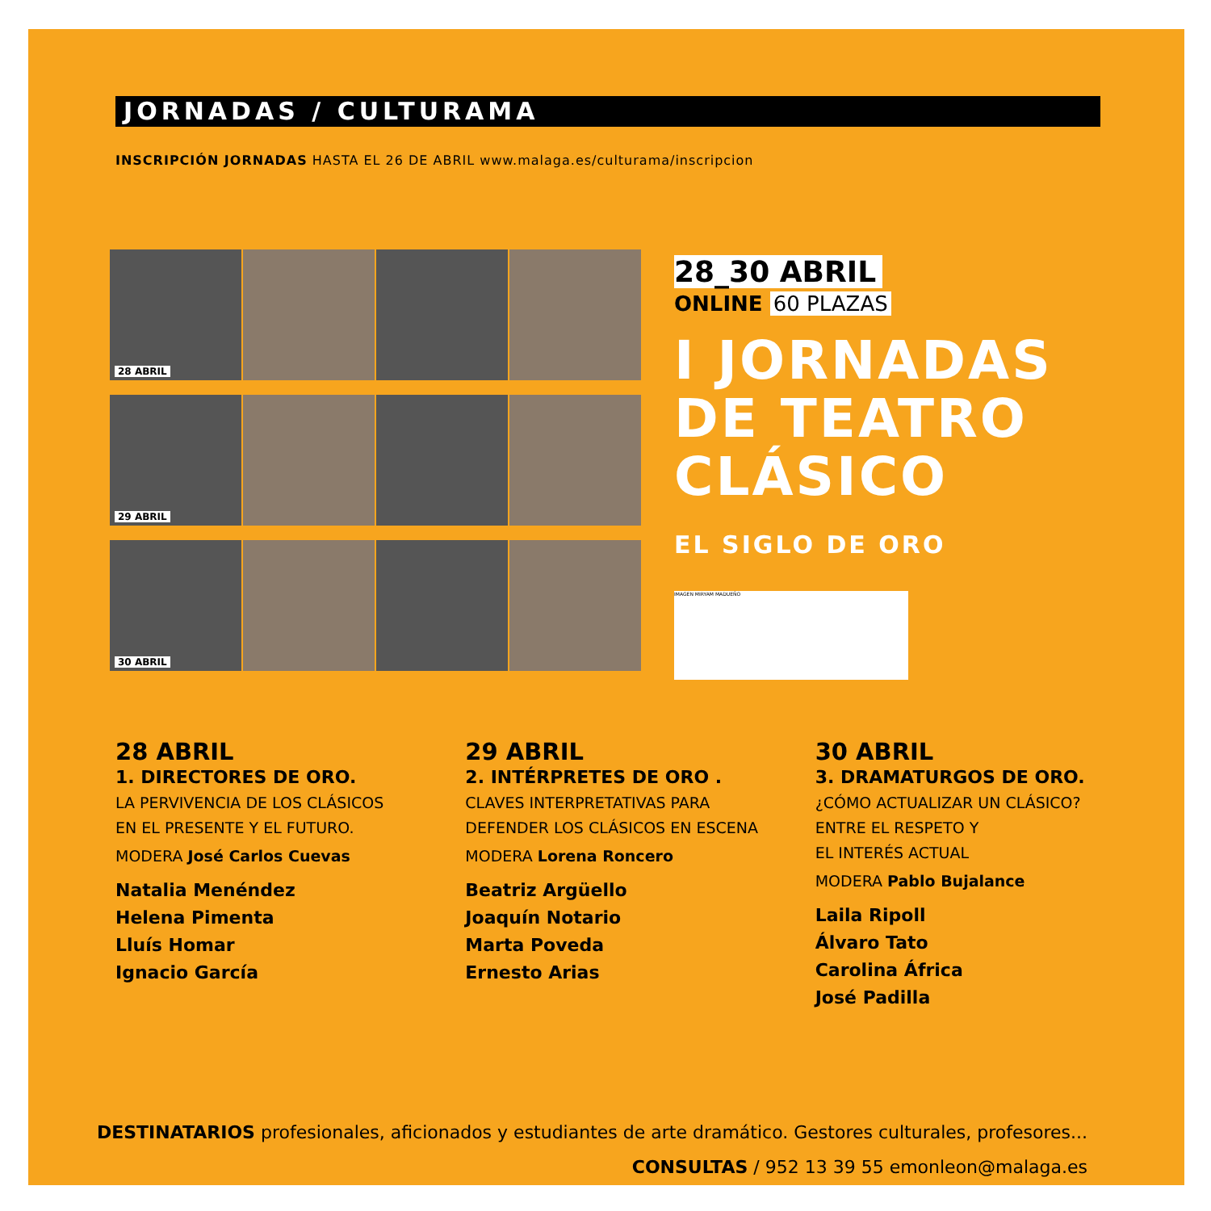JORNADAS / CULTURAMA
INSCRIPCIÓN JORNADAS HASTA EL 26 DE ABRIL www.malaga.es/culturama/inscripcion
28 ABRIL
29 ABRIL
30 ABRIL
28_30 ABRIL
ONLINE 60 PLAZAS
I JORNADAS
DE TEATRO
CLÁSICO
EL SIGLO DE ORO
IMAGEN MIRYAM MADUEÑO
28 ABRIL
1. DIRECTORES DE ORO.
LA PERVIVENCIA DE LOS CLÁSICOS
EN EL PRESENTE Y EL FUTURO.
MODERA José Carlos Cuevas
Natalia Menéndez
Helena Pimenta
Lluís Homar
Ignacio García
29 ABRIL
2. INTÉRPRETES DE ORO .
CLAVES INTERPRETATIVAS PARA
DEFENDER LOS CLÁSICOS EN ESCENA
MODERA Lorena Roncero
Beatriz Argüello
Joaquín Notario
Marta Poveda
Ernesto Arias
30 ABRIL
3. DRAMATURGOS DE ORO.
¿CÓMO ACTUALIZAR UN CLÁSICO?
ENTRE EL RESPETO Y
EL INTERÉS ACTUAL
MODERA Pablo Bujalance
Laila Ripoll
Álvaro Tato
Carolina África
José Padilla
DESTINATARIOS profesionales, aficionados y estudiantes de arte dramático. Gestores culturales, profesores...
CONSULTAS / 952 13 39 55 emonleon@malaga.es